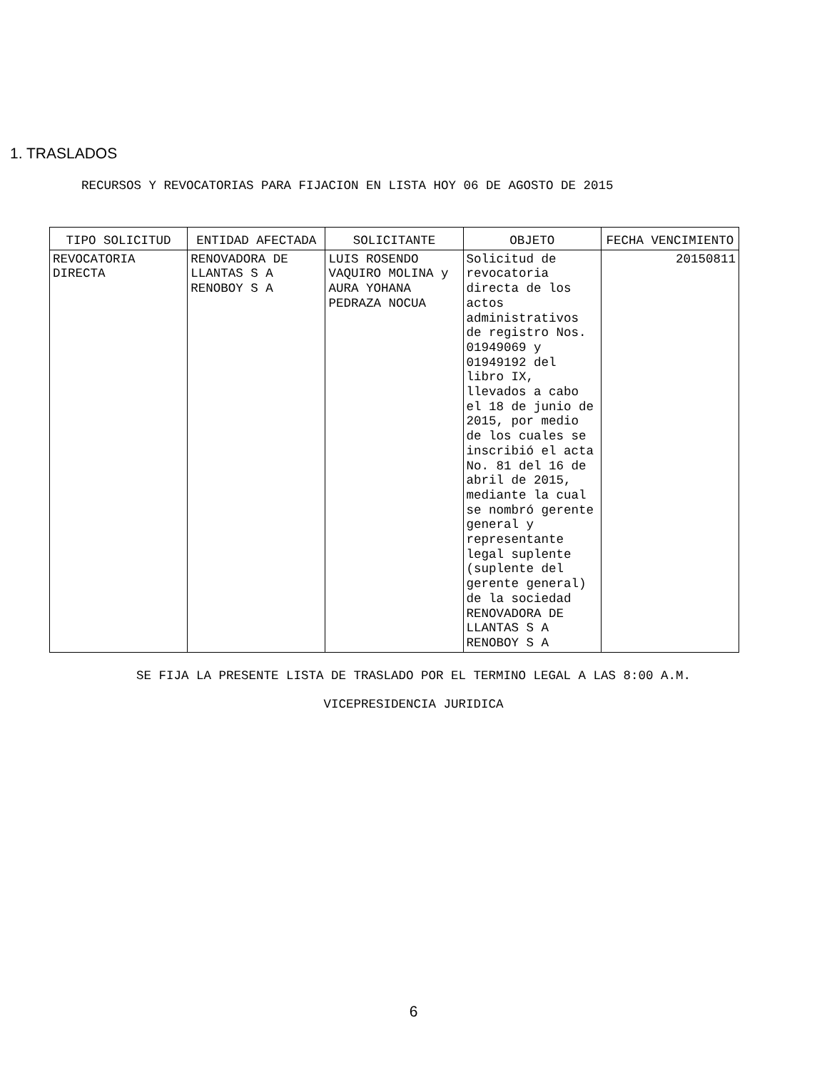1. TRASLADOS
RECURSOS Y REVOCATORIAS PARA FIJACION EN LISTA HOY 06 DE AGOSTO DE 2015
| TIPO SOLICITUD | ENTIDAD AFECTADA | SOLICITANTE | OBJETO | FECHA VENCIMIENTO |
| --- | --- | --- | --- | --- |
| REVOCATORIA DIRECTA | RENOVADORA DE LLANTAS S A RENOBOY S A | LUIS ROSENDO VAQUIRO MOLINA y AURA YOHANA PEDRAZA NOCUA | Solicitud de revocatoria directa de los actos administrativos de registro Nos. 01949069 y 01949192 del libro IX, llevados a cabo el 18 de junio de 2015, por medio de los cuales se inscribió el acta No. 81 del 16 de abril de 2015, mediante la cual se nombró gerente general y representante legal suplente (suplente del gerente general) de la sociedad RENOVADORA DE LLANTAS S A RENOBOY S A | 20150811 |
SE FIJA LA PRESENTE LISTA DE TRASLADO POR EL TERMINO LEGAL A LAS 8:00 A.M.
VICEPRESIDENCIA JURIDICA
6